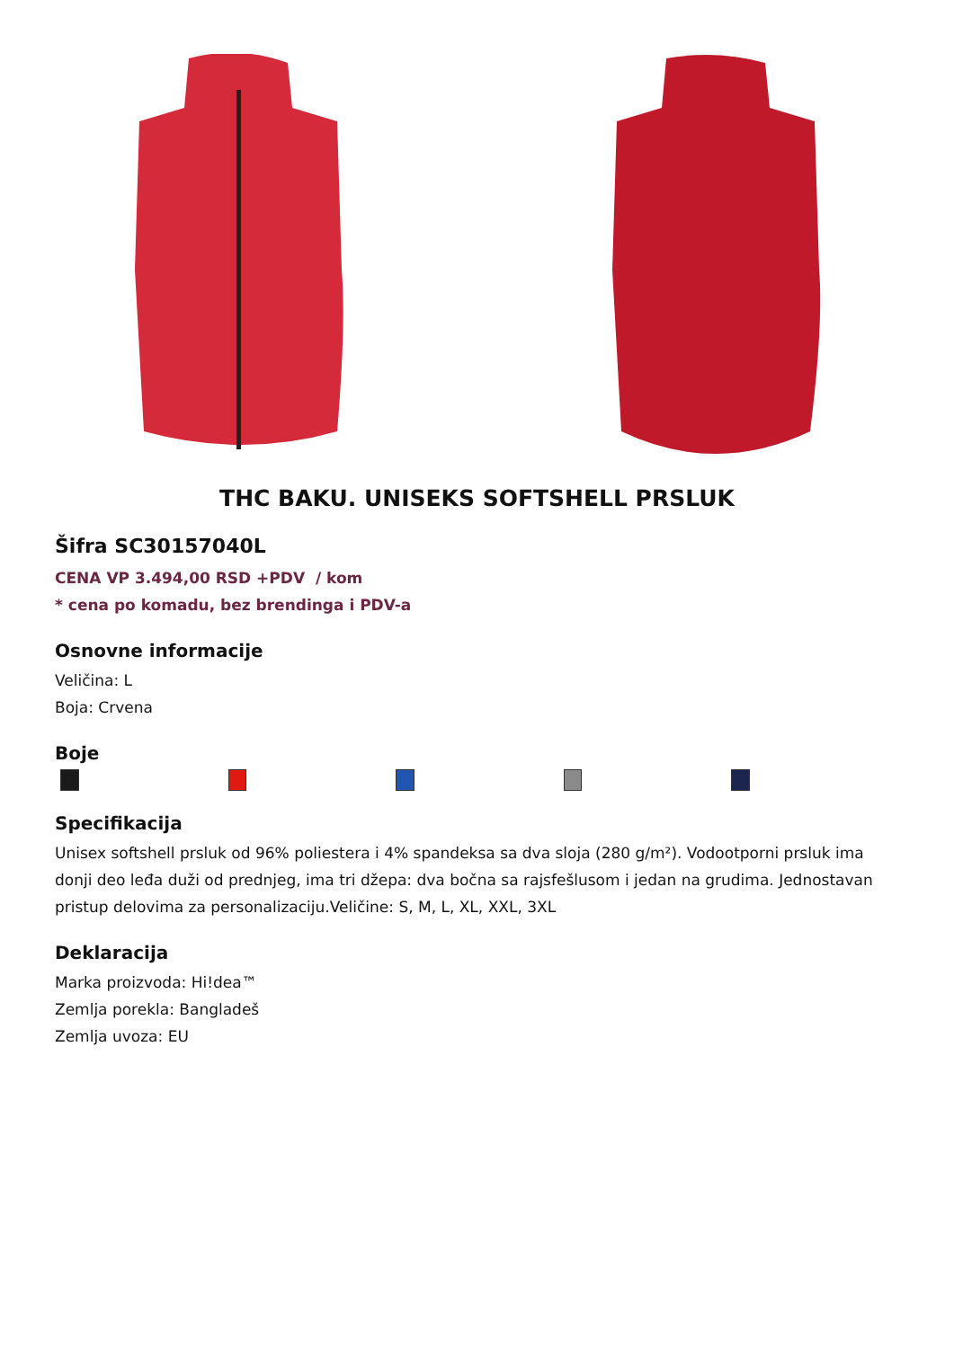THC BAKU. UNISEKS SOFTSHELL PRSLUK
Šifra SC30157040L
CENA VP 3.494,00 RSD +PDV / kom
* cena po komadu, bez brendinga i PDV-a
Osnovne informacije
Veličina: L
Boja: Crvena
Boje
Specifikacija
Unisex softshell prsluk od 96% poliestera i 4% spandeksa sa dva sloja (280 g/m²). Vodootporni prsluk ima donji deo leđa duži od prednjeg, ima tri džepa: dva bočna sa rajsfešlusom i jedan na grudima. Jednostavan pristup delovima za personalizaciju.Veličine: S, M, L, XL, XXL, 3XL
Deklaracija
Marka proizvoda: Hi!dea™
Zemlja porekla: Bangladeš
Zemlja uvoza: EU